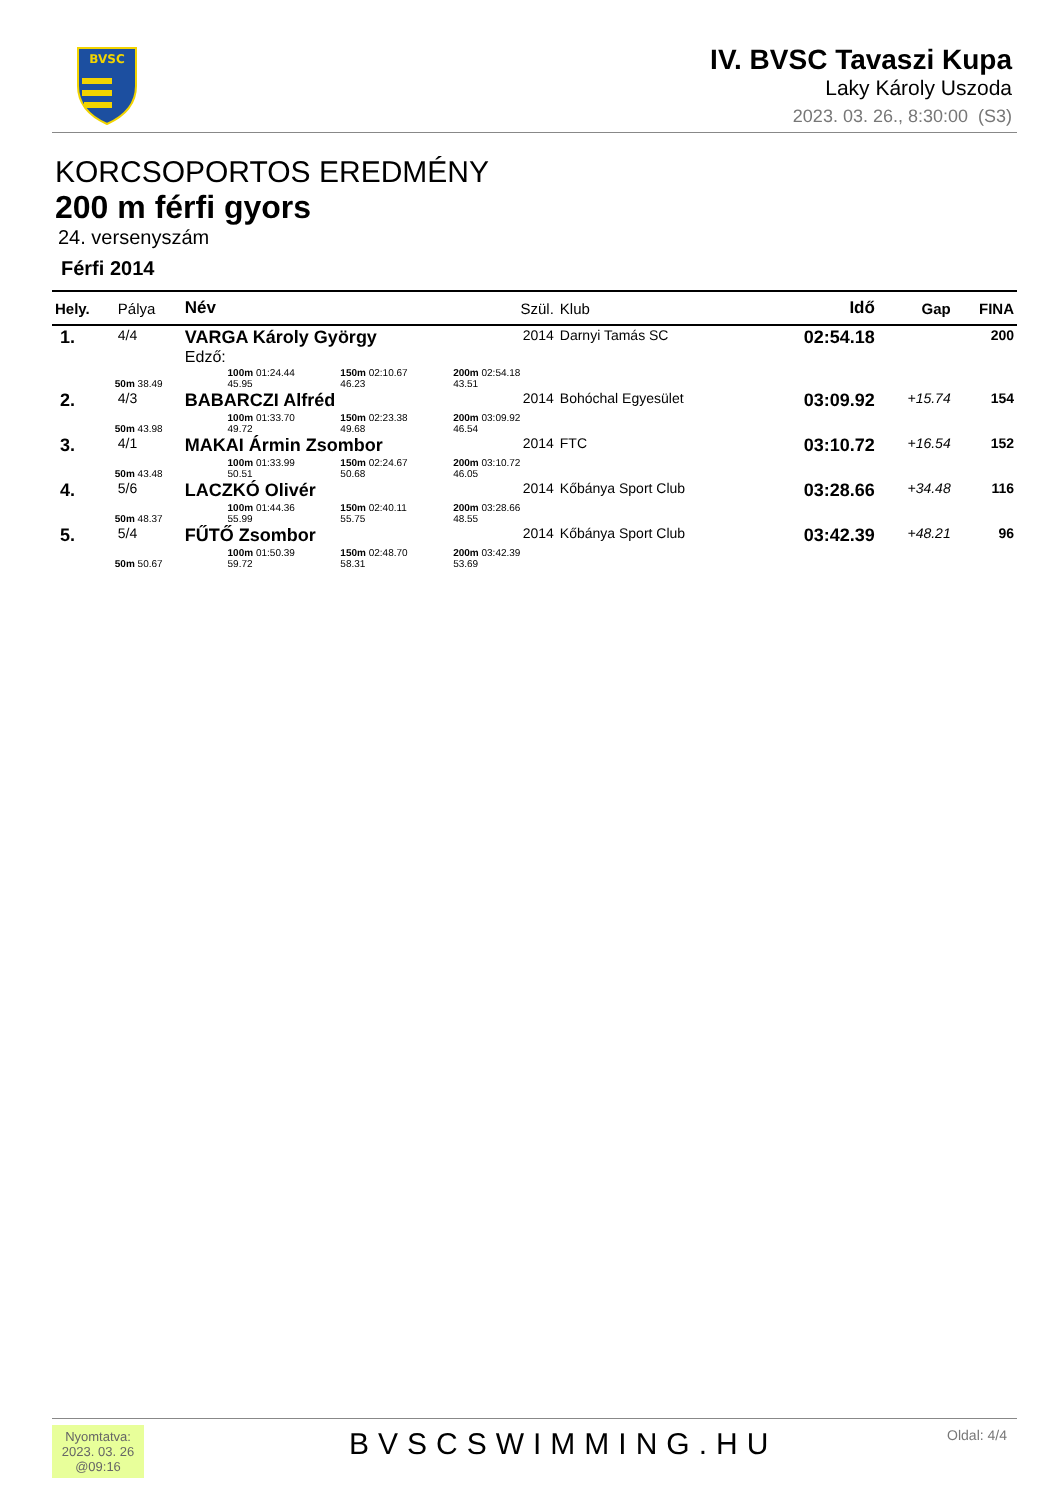BVSC
IV. BVSC Tavaszi Kupa
Laky Károly Uszoda
2023. 03. 26., 8:30:00 (S3)
KORCSOPORTOS EREDMÉNY
200 m férfi gyors
24. versenyszám
Férfi 2014
| Hely. | Pálya | Név | Szül. | Klub | Idő | Gap | FINA |
| --- | --- | --- | --- | --- | --- | --- | --- |
| 1. | 4/4 | VARGA Károly György Edző: | 2014 | Darnyi Tamás SC | 02:54.18 | | 200 |
| | 50m 38.49 100m 01:24.44 45.95 150m 02:10.67 46.23 200m 02:54.18 43.51 | | | | | | |
| 2. | 4/3 | BABARCZI Alfréd | 2014 | Bohóchal Egyesület | 03:09.92 | +15.74 | 154 |
| | 50m 43.98 100m 01:33.70 49.72 150m 02:23.38 49.68 200m 03:09.92 46.54 | | | | | | |
| 3. | 4/1 | MAKAI Ármin Zsombor | 2014 | FTC | 03:10.72 | +16.54 | 152 |
| | 50m 43.48 100m 01:33.99 50.51 150m 02:24.67 50.68 200m 03:10.72 46.05 | | | | | | |
| 4. | 5/6 | LACZKÓ Olivér | 2014 | Kőbánya Sport Club | 03:28.66 | +34.48 | 116 |
| | 50m 48.37 100m 01:44.36 55.99 150m 02:40.11 55.75 200m 03:28.66 48.55 | | | | | | |
| 5. | 5/4 | FŰTŐ Zsombor | 2014 | Kőbánya Sport Club | 03:42.39 | +48.21 | 96 |
| | 50m 50.67 100m 01:50.39 59.72 150m 02:48.70 58.31 200m 03:42.39 53.69 | | | | | | |
Nyomtatva:
2023. 03. 26
@09:16
BVSCSWIMMING.HU Oldal: 4/4